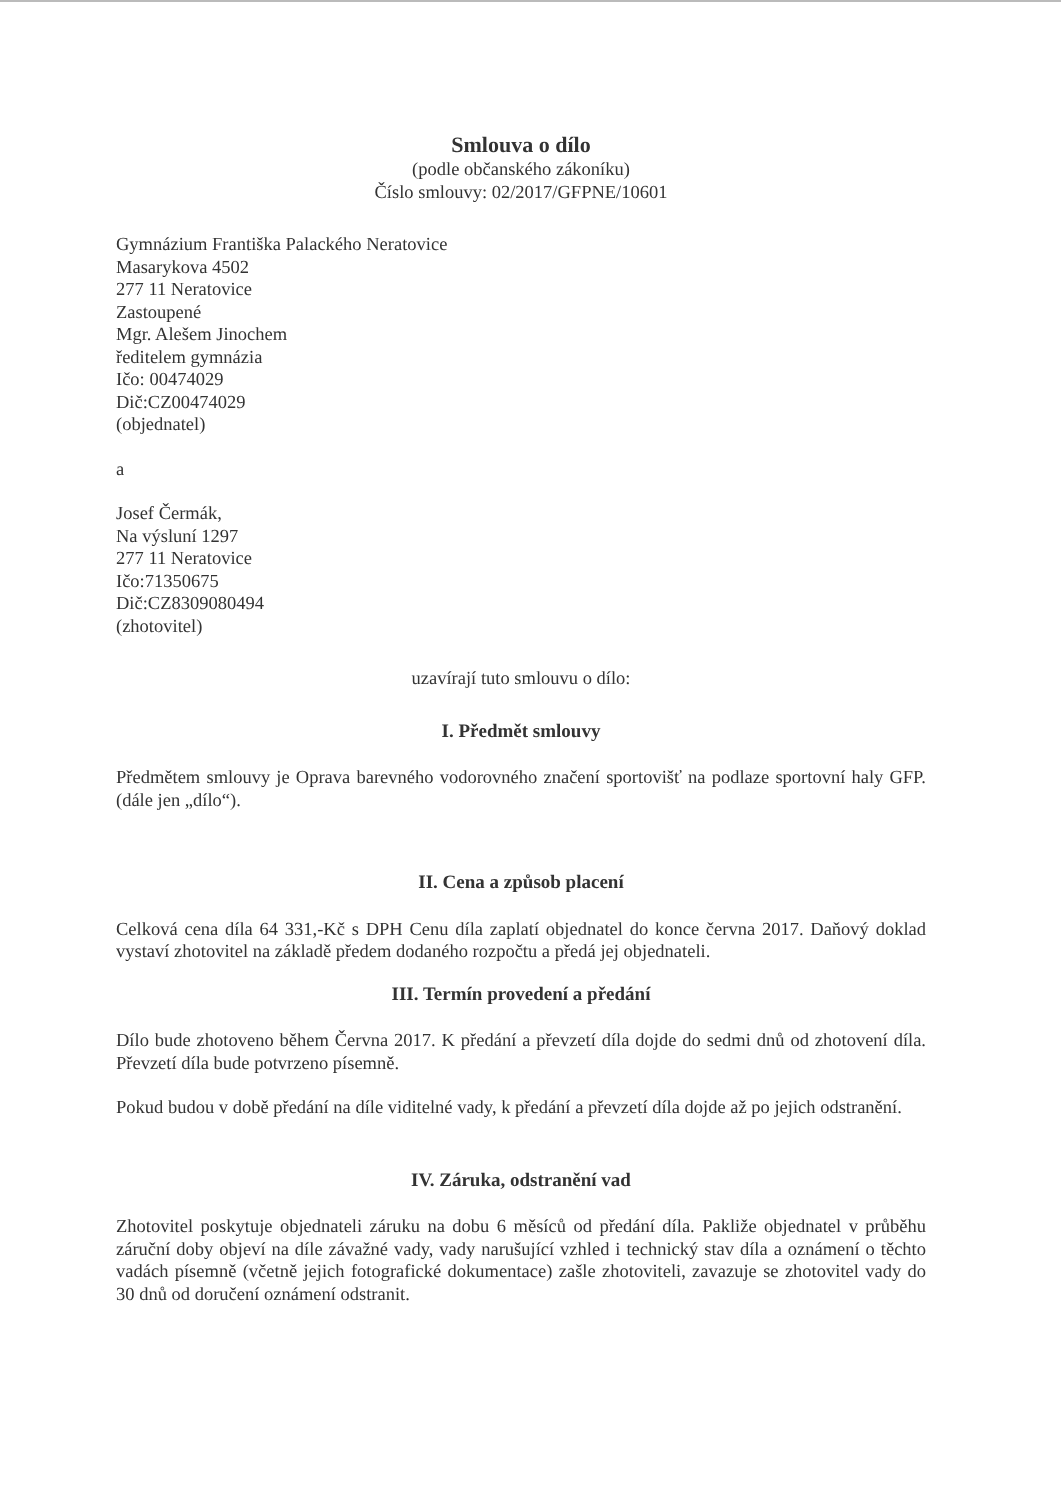Smlouva o dílo
(podle občanského zákoníku)
Číslo smlouvy: 02/2017/GFPNE/10601
Gymnázium Františka Palackého Neratovice
Masarykova 4502
277 11 Neratovice
Zastoupené
Mgr. Alešem Jinochem
ředitelem gymnázia
Ičo: 00474029
Dič:CZ00474029
(objednatel)
a
Josef Čermák,
Na výsluní 1297
277 11 Neratovice
Ičo:71350675
Dič:CZ8309080494
(zhotovitel)
uzavírají tuto smlouvu o dílo:
I. Předmět smlouvy
Předmětem smlouvy je Oprava barevného vodorovného značení sportovišť na podlaze sportovní haly GFP. (dále jen „dílo“).
II. Cena a způsob placení
Celková cena díla 64 331,-Kč s DPH Cenu díla zaplatí objednatel do konce června 2017. Daňový doklad vystaví zhotovitel na základě předem dodaného rozpočtu a předá jej objednateli.
III. Termín provedení a předání
Dílo bude zhotoveno během Června 2017. K předání a převzetí díla dojde do sedmi dnů od zhotovení díla. Převzetí díla bude potvrzeno písemně.
Pokud budou v době předání na díle viditelné vady, k předání a převzetí díla dojde až po jejich odstranění.
IV. Záruka, odstranění vad
Zhotovitel poskytuje objednateli záruku na dobu 6 měsíců od předání díla. Pakliže objednatel v průběhu záruční doby objeví na díle závažné vady, vady narušující vzhled i technický stav díla a oznámení o těchto vadách písemně (včetně jejich fotografické dokumentace) zašle zhotoviteli, zavazuje se zhotovitel vady do 30 dnů od doručení oznámení odstranit.